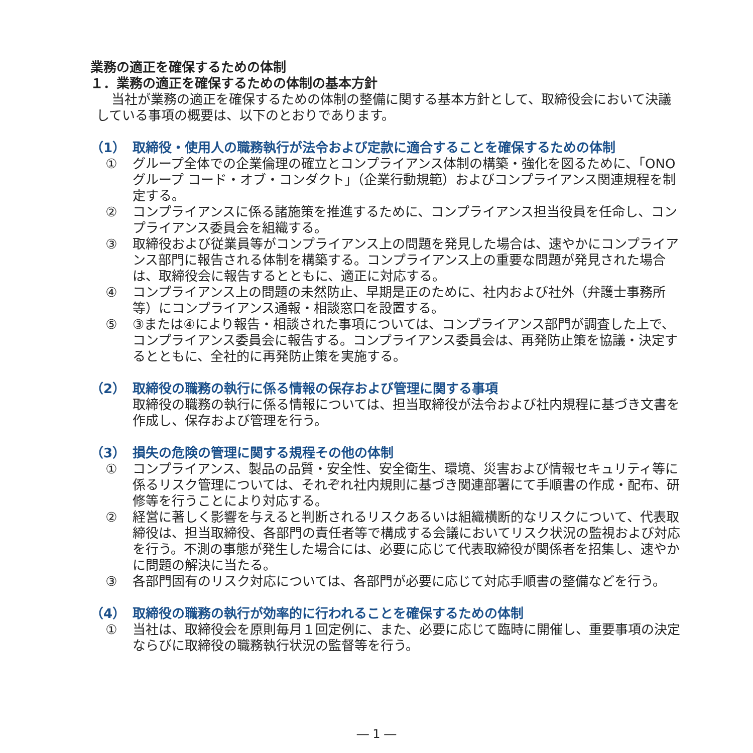業務の適正を確保するための体制
１．業務の適正を確保するための体制の基本方針
当社が業務の適正を確保するための体制の整備に関する基本方針として、取締役会において決議している事項の概要は、以下のとおりであります。
（1） 取締役・使用人の職務執行が法令および定款に適合することを確保するための体制
① グループ全体での企業倫理の確立とコンプライアンス体制の構築・強化を図るために、「ONOグループ コード・オブ・コンダクト」（企業行動規範）およびコンプライアンス関連規程を制定する。
② コンプライアンスに係る諸施策を推進するために、コンプライアンス担当役員を任命し、コンプライアンス委員会を組織する。
③ 取締役および従業員等がコンプライアンス上の問題を発見した場合は、速やかにコンプライアンス部門に報告される体制を構築する。コンプライアンス上の重要な問題が発見された場合は、取締役会に報告するとともに、適正に対応する。
④ コンプライアンス上の問題の未然防止、早期是正のために、社内および社外（弁護士事務所等）にコンプライアンス通報・相談窓口を設置する。
⑤ ③または④により報告・相談された事項については、コンプライアンス部門が調査した上で、コンプライアンス委員会に報告する。コンプライアンス委員会は、再発防止策を協議・決定するとともに、全社的に再発防止策を実施する。
（2） 取締役の職務の執行に係る情報の保存および管理に関する事項
取締役の職務の執行に係る情報については、担当取締役が法令および社内規程に基づき文書を作成し、保存および管理を行う。
（3） 損失の危険の管理に関する規程その他の体制
① コンプライアンス、製品の品質・安全性、安全衛生、環境、災害および情報セキュリティ等に係るリスク管理については、それぞれ社内規則に基づき関連部署にて手順書の作成・配布、研修等を行うことにより対応する。
② 経営に著しく影響を与えると判断されるリスクあるいは組織横断的なリスクについて、代表取締役は、担当取締役、各部門の責任者等で構成する会議においてリスク状況の監視および対応を行う。不測の事態が発生した場合には、必要に応じて代表取締役が関係者を招集し、速やかに問題の解決に当たる。
③ 各部門固有のリスク対応については、各部門が必要に応じて対応手順書の整備などを行う。
（4） 取締役の職務の執行が効率的に行われることを確保するための体制
① 当社は、取締役会を原則毎月１回定例に、また、必要に応じて臨時に開催し、重要事項の決定ならびに取締役の職務執行状況の監督等を行う。
― 1 ―